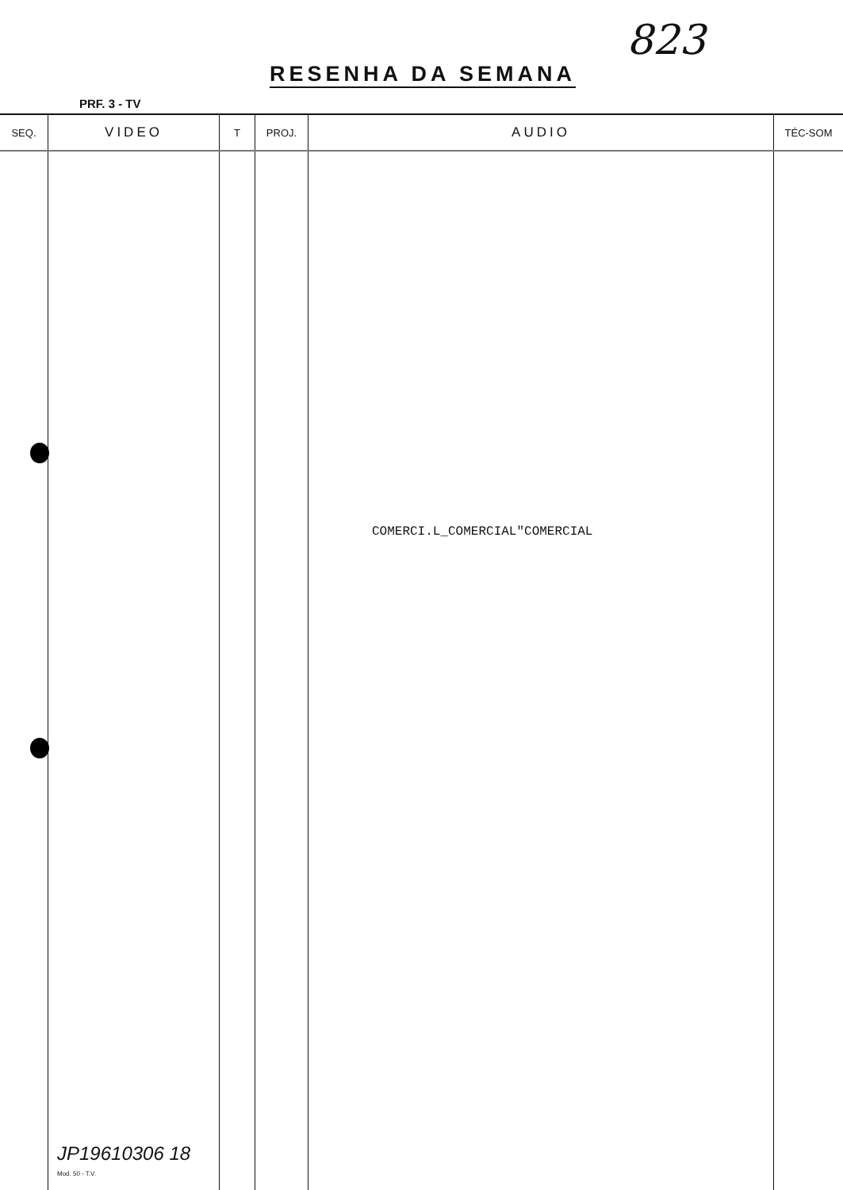823
RESENHA DA SEMANA
PRF. 3 - TV
| SEQ. | VIDEO | T | PROJ. | AUDIO | TÉC-SOM |
| --- | --- | --- | --- | --- | --- |
| | | | | COMERCI.L_COMERCIAL"COMERCIAL | |
JP19610306 18
Mod. 50 - T.V.